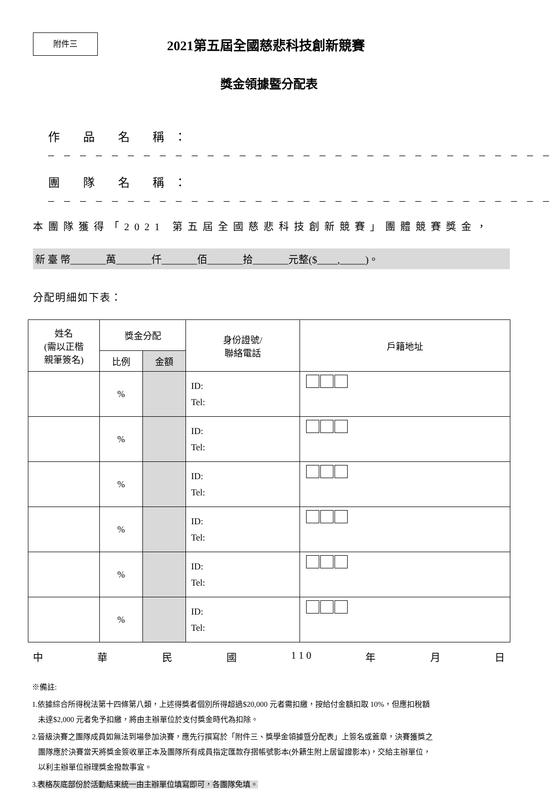附件三
2021第五屆全國慈悲科技創新競賽
獎金領據暨分配表
作 品 名 稱：________________________________
團 隊 名 稱：________________________________
本團隊獲得「2021 第五屆全國慈悲科技創新競賽」團體競賽獎金，
新 臺 幣_______萬_______仟_______佰_______拾_______元整($____,_____)。
分配明細如下表：
| 姓名 (需以正楷 親筆簽名) | 獎金分配 | | 身份證號/ 聯絡電話 | 戶籍地址 |
| --- | --- | --- | --- | --- |
| | 比例 | 金額 | | |
| | % | | ID: Tel: | |
| | % | | ID: Tel: | |
| | % | | ID: Tel: | |
| | % | | ID: Tel: | |
| | % | | ID: Tel: | |
| | % | | ID: Tel: | |
中 華 民 國 1 1 0 年 月 日
※備註:
1.依據綜合所得稅法第十四條第八類，上述得獎者個別所得超過$20,000 元者需扣繳，按給付金額扣取 10%，但應扣稅額
未達$2,000 元者免予扣繳，將由主辦單位於支付獎金時代為扣除。
2.晉級決賽之團隊成員如無法到場參加決賽，應先行撰寫於「附件三、獎學金領據暨分配表」上簽名或蓋章，決賽獲獎之
團隊應於決賽當天將獎金簽收單正本及團隊所有成員指定匯款存摺帳號影本(外籍生附上居留證影本)，交給主辦單位，
以利主辦單位辦理獎金撥款事宜。
3.表格灰底部份於活動結束統一由主辦單位填寫即可，各團隊免填。